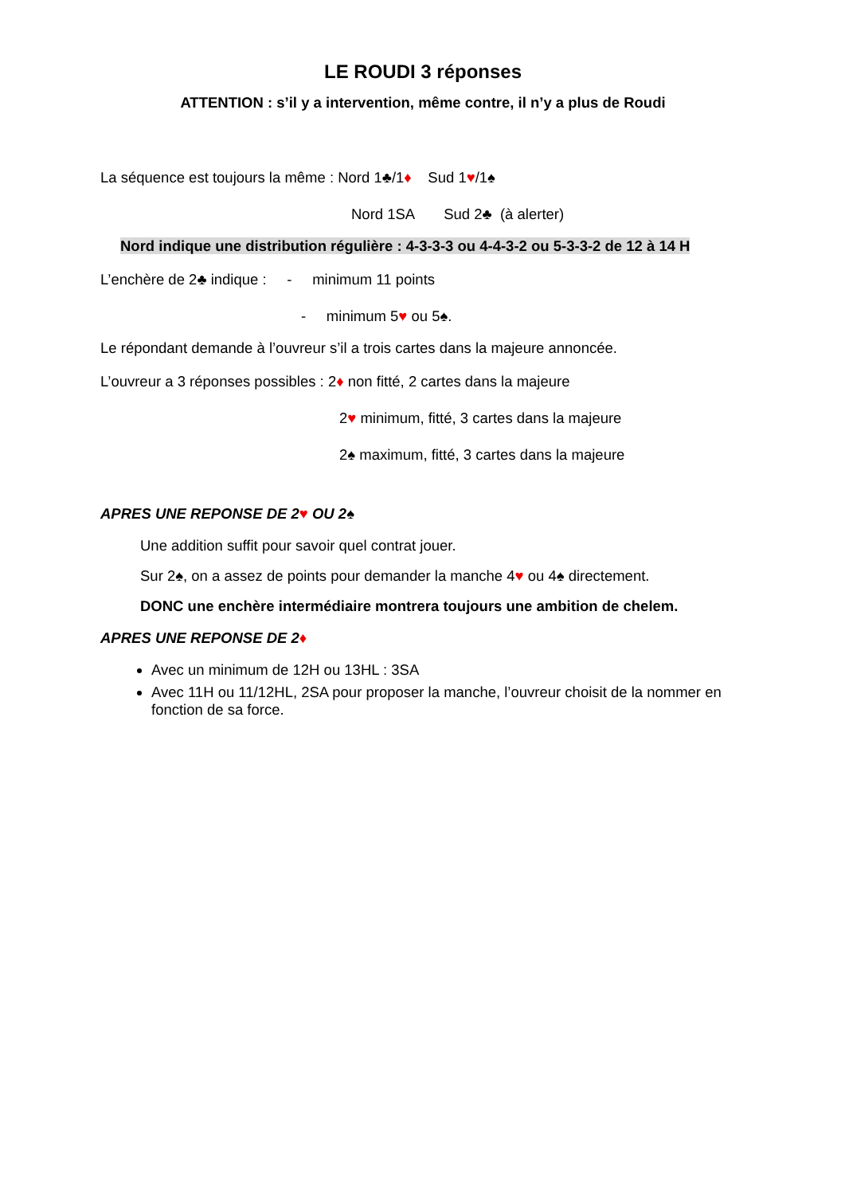LE ROUDI 3 réponses
ATTENTION : s’il y a intervention, même contre, il n’y a plus de Roudi
La séquence est toujours la même : Nord 1♣/1♦ Sud 1♥/1♠
Nord 1SA Sud 2♣ (à alerter)
Nord indique une distribution régulière : 4-3-3-3 ou 4-4-3-2 ou 5-3-3-2 de 12 à 14 H
L’enchère de 2♣ indique : - minimum 11 points
- minimum 5♥ ou 5♠.
Le répondant demande à l’ouvreur s’il a trois cartes dans la majeure annoncée.
L’ouvreur a 3 réponses possibles : 2♦ non fitté, 2 cartes dans la majeure
2♥ minimum, fitté, 3 cartes dans la majeure
2♠ maximum, fitté, 3 cartes dans la majeure
APRES UNE REPONSE DE 2♥ OU 2♠
Une addition suffit pour savoir quel contrat jouer.
Sur 2♠, on a assez de points pour demander la manche 4♥ ou 4♠ directement.
DONC une enchère intermédiaire montrera toujours une ambition de chelem.
APRES UNE REPONSE DE 2♦
Avec un minimum de 12H ou 13HL : 3SA
Avec 11H ou 11/12HL, 2SA pour proposer la manche, l’ouvreur choisit de la nommer en fonction de sa force.